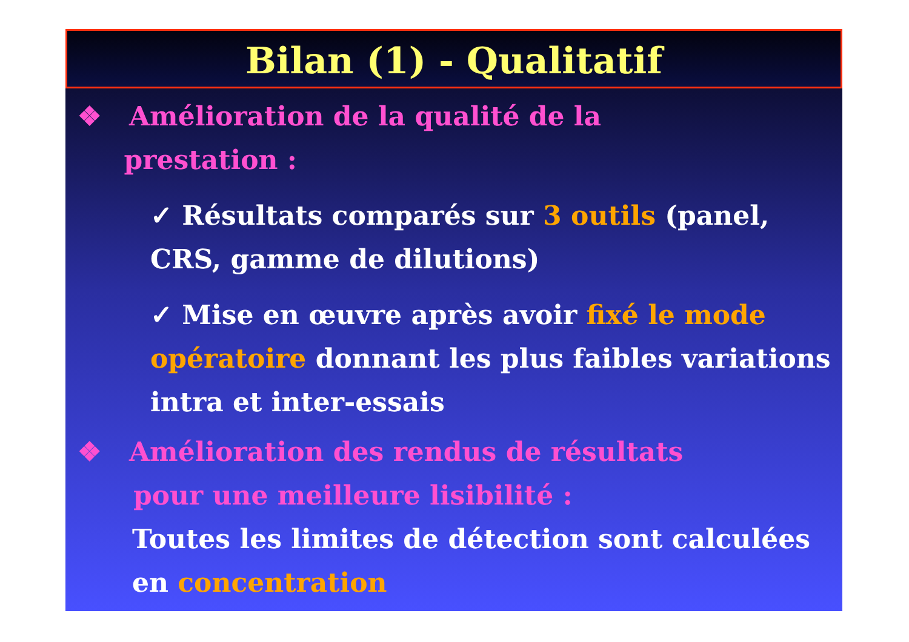Bilan (1) - Qualitatif
❖ Amélioration de la qualité de la
prestation :
✓ Résultats comparés sur 3 outils (panel, CRS, gamme de dilutions)
✓ Mise en œuvre après avoir fixé le mode opératoire donnant les plus faibles variations intra et inter-essais
❖ Amélioration des rendus de résultats
pour une meilleure lisibilité :
Toutes les limites de détection sont calculées en concentration